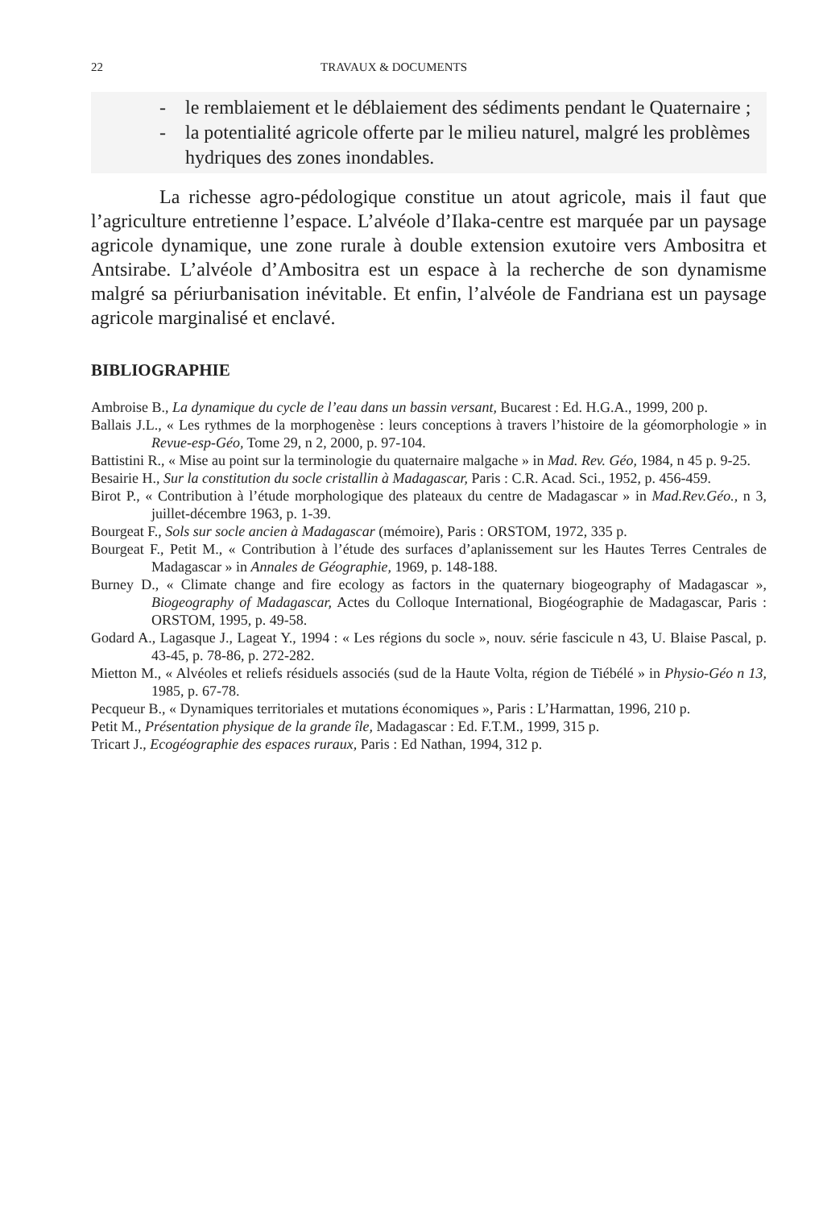22 TRAVAUX & DOCUMENTS
- le remblaiement et le déblaiement des sédiments pendant le Quaternaire ;
- la potentialité agricole offerte par le milieu naturel, malgré les problèmes hydriques des zones inondables.
La richesse agro-pédologique constitue un atout agricole, mais il faut que l’agriculture entretienne l’espace. L’alvéole d’Ilaka-centre est marquée par un paysage agricole dynamique, une zone rurale à double extension exutoire vers Ambositra et Antsirabe. L’alvéole d’Ambositra est un espace à la recherche de son dynamisme malgré sa périurbanisation inévitable. Et enfin, l’alvéole de Fandriana est un paysage agricole marginalisé et enclavé.
BIBLIOGRAPHIE
Ambroise B., La dynamique du cycle de l’eau dans un bassin versant, Bucarest : Ed. H.G.A., 1999, 200 p.
Ballais J.L., « Les rythmes de la morphogenèse : leurs conceptions à travers l’histoire de la géomorphologie » in Revue-esp-Géo, Tome 29, n 2, 2000, p. 97-104.
Battistini R., « Mise au point sur la terminologie du quaternaire malgache » in Mad. Rev. Géo, 1984, n 45 p. 9-25.
Besairie H., Sur la constitution du socle cristallin à Madagascar, Paris : C.R. Acad. Sci., 1952, p. 456-459.
Birot P., « Contribution à l’étude morphologique des plateaux du centre de Madagascar » in Mad.Rev.Géo., n 3, juillet-décembre 1963, p. 1-39.
Bourgeat F., Sols sur socle ancien à Madagascar (mémoire), Paris : ORSTOM, 1972, 335 p.
Bourgeat F., Petit M., « Contribution à l’étude des surfaces d’aplanissement sur les Hautes Terres Centrales de Madagascar » in Annales de Géographie, 1969, p. 148-188.
Burney D., « Climate change and fire ecology as factors in the quaternary biogeography of Madagascar », Biogeography of Madagascar, Actes du Colloque International, Biogéographie de Madagascar, Paris : ORSTOM, 1995, p. 49-58.
Godard A., Lagasque J., Lageat Y., 1994 : « Les régions du socle », nouv. série fascicule n 43, U. Blaise Pascal, p. 43-45, p. 78-86, p. 272-282.
Mietton M., « Alvéoles et reliefs résiduels associés (sud de la Haute Volta, région de Tiébélé » in Physio-Géo n 13, 1985, p. 67-78.
Pecqueur B., « Dynamiques territoriales et mutations économiques », Paris : L’Harmattan, 1996, 210 p.
Petit M., Présentation physique de la grande île, Madagascar : Ed. F.T.M., 1999, 315 p.
Tricart J., Ecogéographie des espaces ruraux, Paris : Ed Nathan, 1994, 312 p.